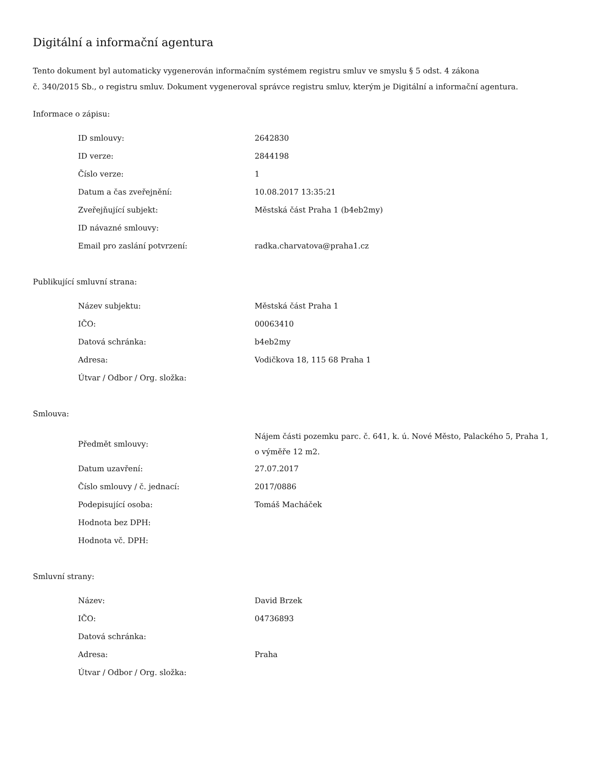Digitální a informační agentura
Tento dokument byl automaticky vygenerován informačním systémem registru smluv ve smyslu § 5 odst. 4 zákona
č. 340/2015 Sb., o registru smluv. Dokument vygeneroval správce registru smluv, kterým je Digitální a informační agentura.
Informace o zápisu:
| ID smlouvy: | 2642830 |
| ID verze: | 2844198 |
| Číslo verze: | 1 |
| Datum a čas zveřejnění: | 10.08.2017 13:35:21 |
| Zveřejňující subjekt: | Městská část Praha 1 (b4eb2my) |
| ID návazné smlouvy: | |
| Email pro zaslání potvrzení: | radka.charvatova@praha1.cz |
Publikující smluvní strana:
| Název subjektu: | Městská část Praha 1 |
| IČO: | 00063410 |
| Datová schránka: | b4eb2my |
| Adresa: | Vodičkova 18, 115 68 Praha 1 |
| Útvar / Odbor / Org. složka: | |
Smlouva:
| Předmět smlouvy: | Nájem části pozemku parc. č. 641, k. ú. Nové Město, Palackého 5, Praha 1, o výměře 12 m2. |
| Datum uzavření: | 27.07.2017 |
| Číslo smlouvy / č. jednací: | 2017/0886 |
| Podepisující osoba: | Tomáš Macháček |
| Hodnota bez DPH: | |
| Hodnota vč. DPH: | |
Smluvní strany:
| Název: | David Brzek |
| IČO: | 04736893 |
| Datová schránka: | |
| Adresa: | Praha |
| Útvar / Odbor / Org. složka: | |